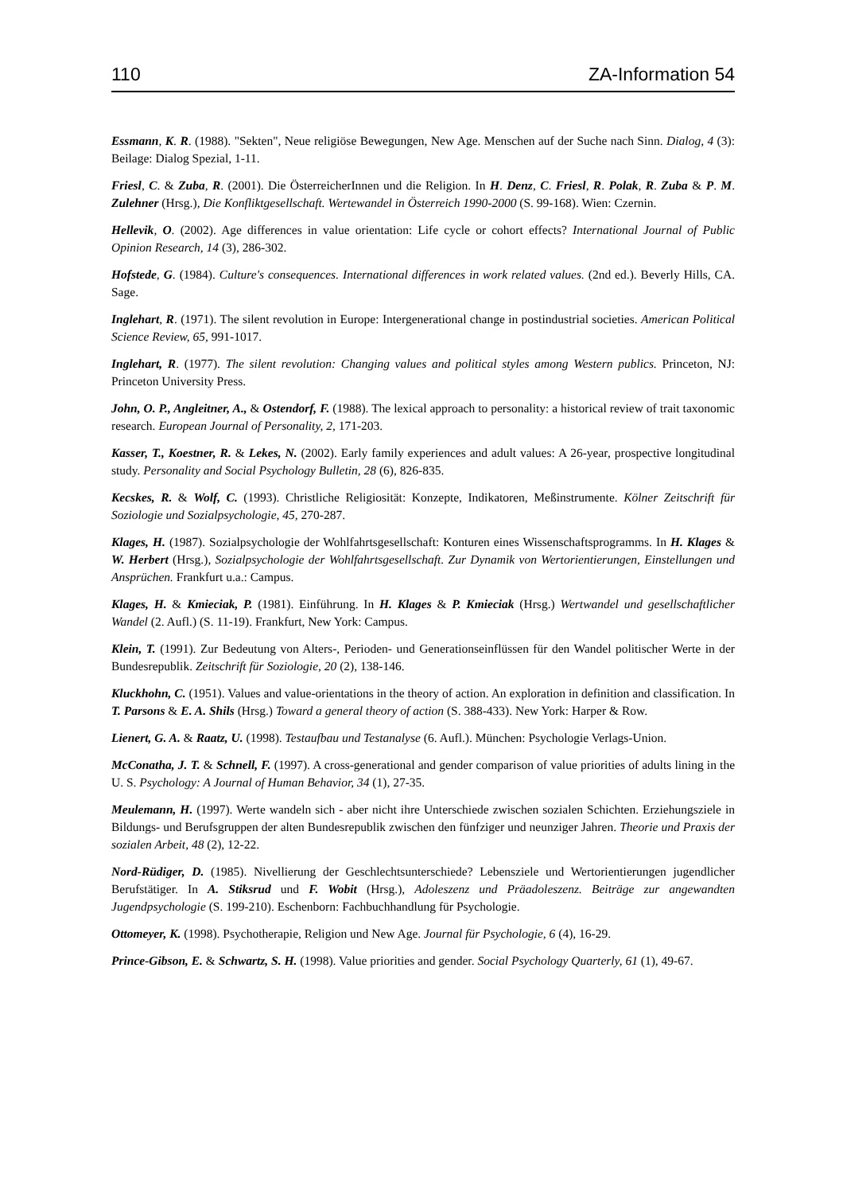110 ZA-Information 54
Essmann, K. R. (1988). "Sekten", Neue religiöse Bewegungen, New Age. Menschen auf der Suche nach Sinn. Dialog, 4 (3): Beilage: Dialog Spezial, 1-11.
Friesl, C. & Zuba, R. (2001). Die ÖsterreicherInnen und die Religion. In H. Denz, C. Friesl, R. Polak, R. Zuba & P. M. Zulehner (Hrsg.), Die Konfliktgesellschaft. Wertewandel in Österreich 1990-2000 (S. 99-168). Wien: Czernin.
Hellevik, O. (2002). Age differences in value orientation: Life cycle or cohort effects? International Journal of Public Opinion Research, 14 (3), 286-302.
Hofstede, G. (1984). Culture's consequences. International differences in work related values. (2nd ed.). Beverly Hills, CA. Sage.
Inglehart, R. (1971). The silent revolution in Europe: Intergenerational change in postindustrial societies. American Political Science Review, 65, 991-1017.
Inglehart, R. (1977). The silent revolution: Changing values and political styles among Western publics. Princeton, NJ: Princeton University Press.
John, O. P., Angleitner, A., & Ostendorf, F. (1988). The lexical approach to personality: a historical review of trait taxonomic research. European Journal of Personality, 2, 171-203.
Kasser, T., Koestner, R. & Lekes, N. (2002). Early family experiences and adult values: A 26-year, prospective longitudinal study. Personality and Social Psychology Bulletin, 28 (6), 826-835.
Kecskes, R. & Wolf, C. (1993). Christliche Religiosität: Konzepte, Indikatoren, Meßinstrumente. Kölner Zeitschrift für Soziologie und Sozialpsychologie, 45, 270-287.
Klages, H. (1987). Sozialpsychologie der Wohlfahrtsgesellschaft: Konturen eines Wissenschaftsprogramms. In H. Klages & W. Herbert (Hrsg.), Sozialpsychologie der Wohlfahrtsgesellschaft. Zur Dynamik von Wertorientierungen, Einstellungen und Ansprüchen. Frankfurt u.a.: Campus.
Klages, H. & Kmieciak, P. (1981). Einführung. In H. Klages & P. Kmieciak (Hrsg.) Wertwandel und gesellschaftlicher Wandel (2. Aufl.) (S. 11-19). Frankfurt, New York: Campus.
Klein, T. (1991). Zur Bedeutung von Alters-, Perioden- und Generationseinflüssen für den Wandel politischer Werte in der Bundesrepublik. Zeitschrift für Soziologie, 20 (2), 138-146.
Kluckhohn, C. (1951). Values and value-orientations in the theory of action. An exploration in definition and classification. In T. Parsons & E. A. Shils (Hrsg.) Toward a general theory of action (S. 388-433). New York: Harper & Row.
Lienert, G. A. & Raatz, U. (1998). Testaufbau und Testanalyse (6. Aufl.). München: Psychologie Verlags-Union.
McConatha, J. T. & Schnell, F. (1997). A cross-generational and gender comparison of value priorities of adults lining in the U. S. Psychology: A Journal of Human Behavior, 34 (1), 27-35.
Meulemann, H. (1997). Werte wandeln sich - aber nicht ihre Unterschiede zwischen sozialen Schichten. Erziehungsziele in Bildungs- und Berufsgruppen der alten Bundesrepublik zwischen den fünfziger und neunziger Jahren. Theorie und Praxis der sozialen Arbeit, 48 (2), 12-22.
Nord-Rüdiger, D. (1985). Nivellierung der Geschlechtsunterschiede? Lebensziele und Wertorientierungen jugendlicher Berufstätiger. In A. Stiksrud und F. Wobit (Hrsg.), Adoleszenz und Präadoleszenz. Beiträge zur angewandten Jugendpsychologie (S. 199-210). Eschenborn: Fachbuchhandlung für Psychologie.
Ottomeyer, K. (1998). Psychotherapie, Religion und New Age. Journal für Psychologie, 6 (4), 16-29.
Prince-Gibson, E. & Schwartz, S. H. (1998). Value priorities and gender. Social Psychology Quarterly, 61 (1), 49-67.